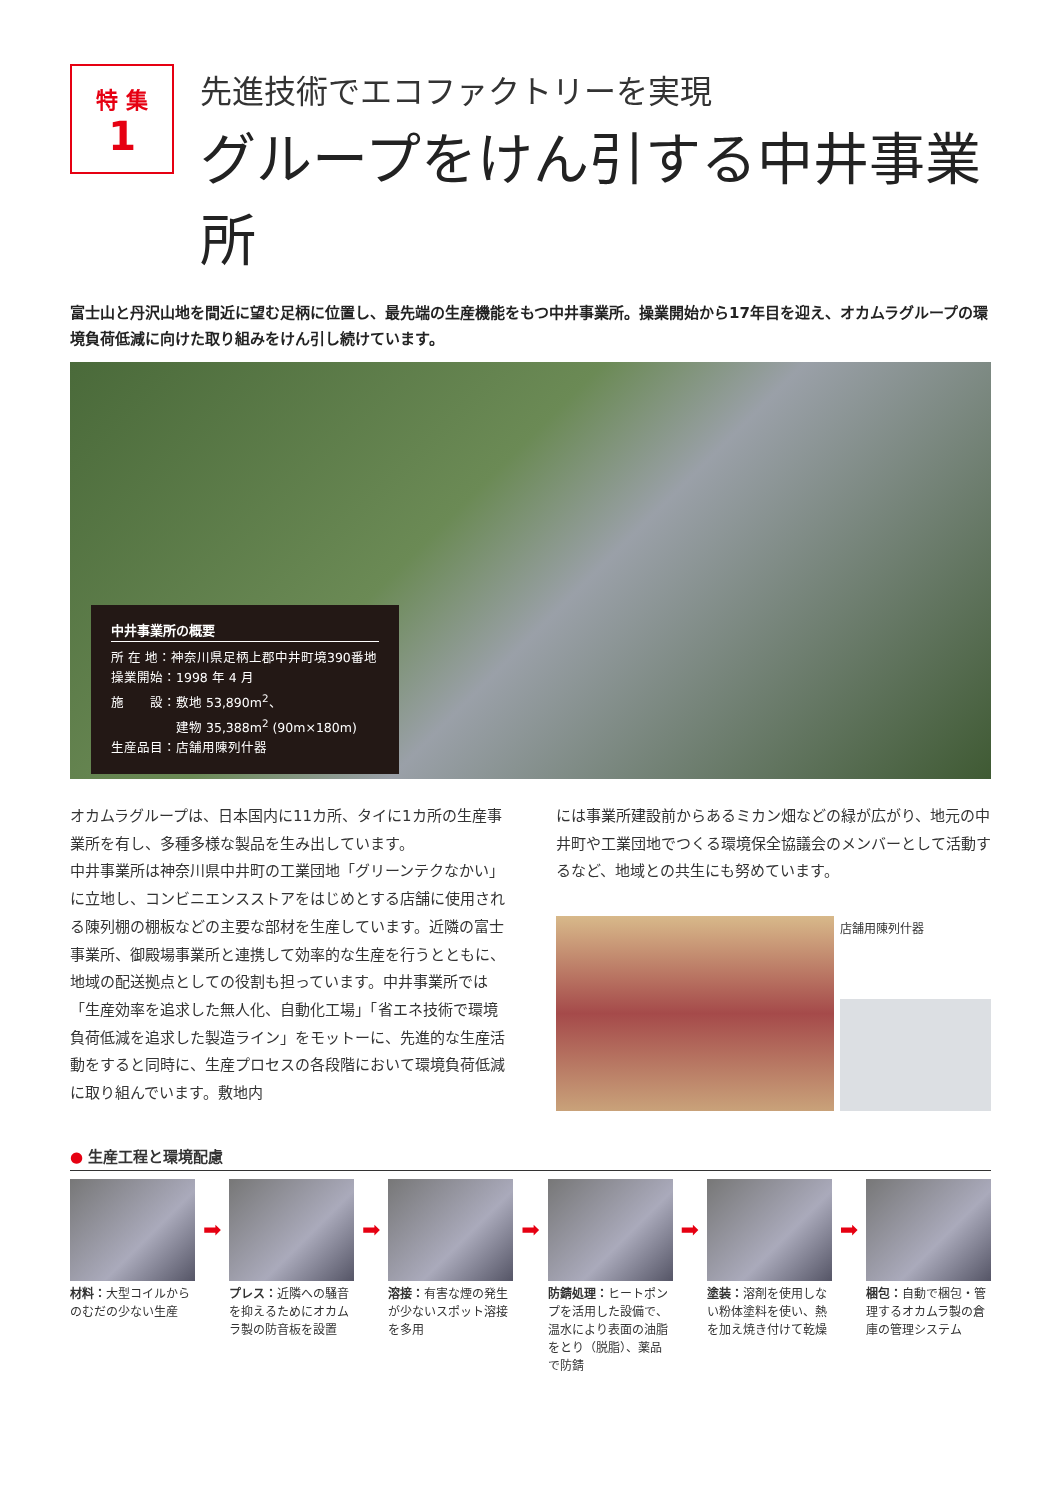特 集
1
先進技術でエコファクトリーを実現
グループをけん引する中井事業所
富士山と丹沢山地を間近に望む足柄に位置し、最先端の生産機能をもつ中井事業所。操業開始から17年目を迎え、オカムラグループの環境負荷低減に向けた取り組みをけん引し続けています。
中井事業所の概要
所 在 地：神奈川県足柄上郡中井町境390番地
操業開始：1998 年 4 月
施　　設：敷地 53,890m<sup>2</sup>、
　　　　　建物 35,388m<sup>2</sup> (90m×180m)
生産品目：店舗用陳列什器
オカムラグループは、日本国内に11カ所、タイに1カ所の生産事業所を有し、多種多様な製品を生み出しています。
中井事業所は神奈川県中井町の工業団地「グリーンテクなかい」に立地し、コンビニエンスストアをはじめとする店舗に使用される陳列棚の棚板などの主要な部材を生産しています。近隣の富士事業所、御殿場事業所と連携して効率的な生産を行うとともに、地域の配送拠点としての役割も担っています。中井事業所では「生産効率を追求した無人化、自動化工場」「省エネ技術で環境負荷低減を追求した製造ライン」をモットーに、先進的な生産活動をすると同時に、生産プロセスの各段階において環境負荷低減に取り組んでいます。敷地内
には事業所建設前からあるミカン畑などの緑が広がり、地元の中井町や工業団地でつくる環境保全協議会のメンバーとして活動するなど、地域との共生にも努めています。
店舗用陳列什器
● 生産工程と環境配慮
材料：大型コイルからのむだの少ない生産
➡
プレス：近隣への騒音を抑えるためにオカムラ製の防音板を設置
➡
溶接：有害な煙の発生が少ないスポット溶接を多用
➡
防錆処理：ヒートポンプを活用した設備で、温水により表面の油脂をとり（脱脂）、薬品で防錆
➡
塗装：溶剤を使用しない粉体塗料を使い、熱を加え焼き付けて乾燥
➡
梱包：自動で梱包・管理するオカムラ製の倉庫の管理システム